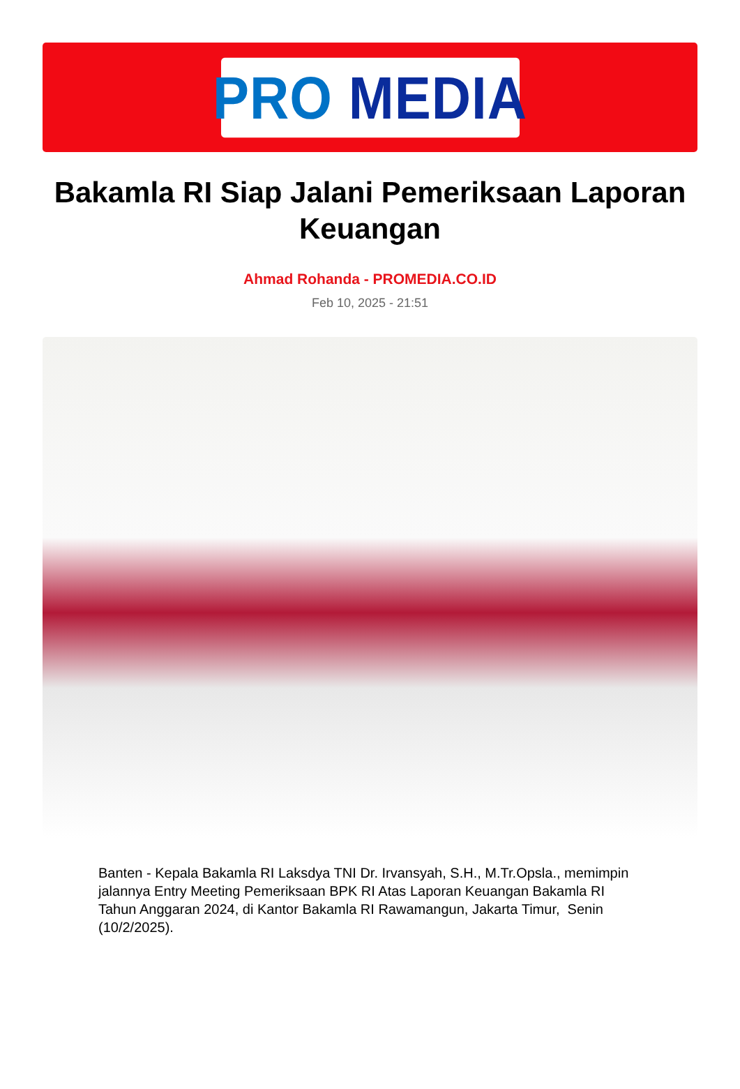PRO MEDIA
Bakamla RI Siap Jalani Pemeriksaan Laporan Keuangan
Ahmad Rohanda - PROMEDIA.CO.ID
Feb 10, 2025 - 21:51
Banten - Kepala Bakamla RI Laksdya TNI Dr. Irvansyah, S.H., M.Tr.Opsla., memimpin jalannya Entry Meeting Pemeriksaan BPK RI Atas Laporan Keuangan Bakamla RI Tahun Anggaran 2024, di Kantor Bakamla RI Rawamangun, Jakarta Timur, Senin (10/2/2025).